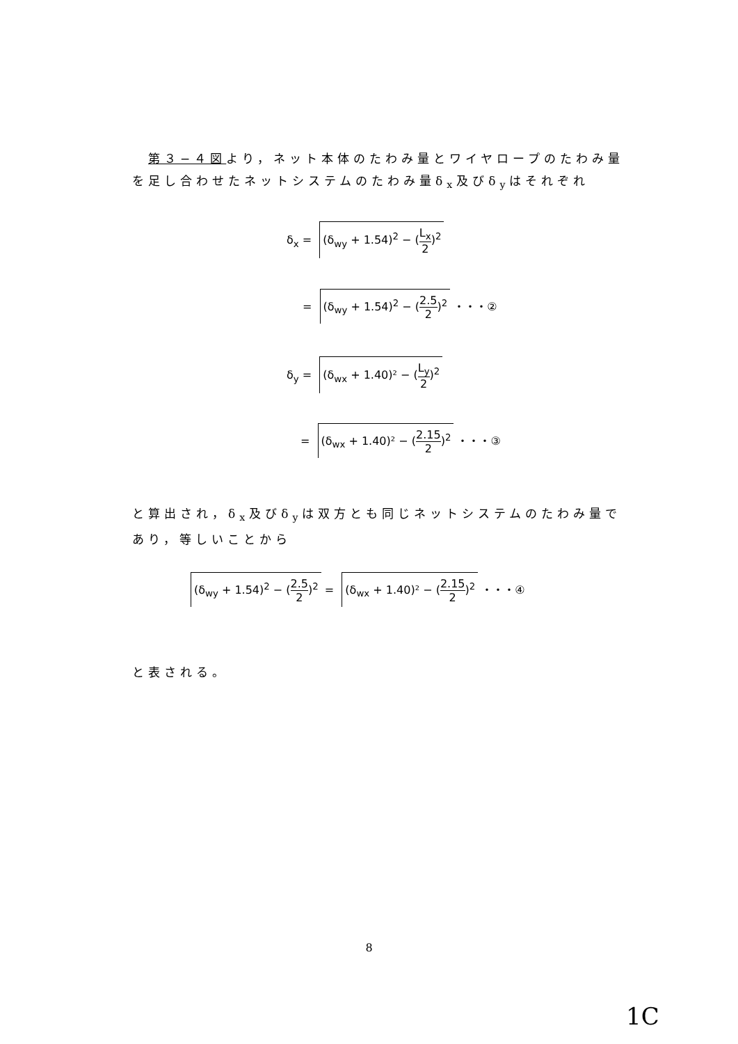第３−４図より，ネット本体のたわみ量とワイヤロープのたわみ量を足し合わせたネットシステムのたわみ量δ<sub>x</sub>及びδ<sub>y</sub>はそれぞれ
δ<sub>x</sub> = (δ<sub>wy</sub> + 1.54)<sup>2</sup> − (L<sub>x</sub> 2)<sup>2</sup>
= (δ<sub>wy</sub> + 1.54)<sup>2</sup> − (2.5 2)<sup>2</sup> ・・・②
δ<sub>y</sub> = (δ<sub>wx</sub> + 1.40)² − (L<sub>y</sub> 2)<sup>2</sup>
= (δ<sub>wx</sub> + 1.40)² − (2.15 2)<sup>2</sup> ・・・③
と算出され，δ<sub>x</sub>及びδ<sub>y</sub>は双方とも同じネットシステムのたわみ量であり，等しいことから
(δ<sub>wy</sub> + 1.54)<sup>2</sup> − (2.5 2)<sup>2</sup> = (δ<sub>wx</sub> + 1.40)² − (2.15 2)<sup>2</sup> ・・・④
と表される。
8
1C